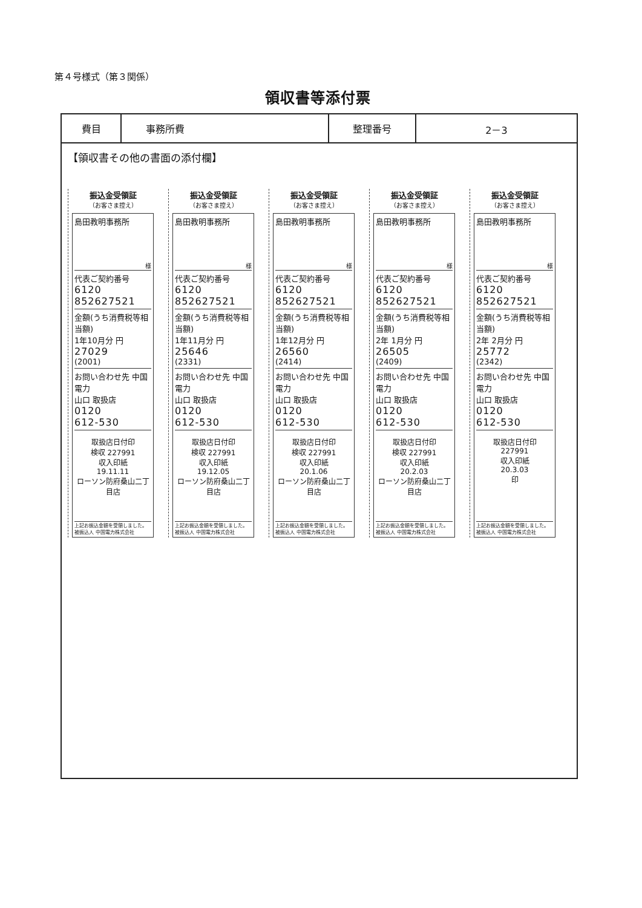第４号様式（第３関係）
領収書等添付票
| 費目 | 事務所費 | 整理番号 | 2－3 |
【領収書その他の書面の添付欄】
振込金受領証
（お客さま控え）
島田教明事務所
様
代表ご契約番号
6120
852627521
金額(うち消費税等相当額)
1年10月分 円
27029
(2001)
お問い合わせ先 中国電力
山口 取扱店
0120
612-530
取扱店日付印
検収 227991
収入印紙
19.11.11
ローソン防府桑山二丁目店
上記お振込金額を受領しました。
被振込人 中国電力株式会社
振込金受領証
（お客さま控え）
島田教明事務所
様
代表ご契約番号
6120
852627521
金額(うち消費税等相当額)
1年11月分 円
25646
(2331)
お問い合わせ先 中国電力
山口 取扱店
0120
612-530
取扱店日付印
検収 227991
収入印紙
19.12.05
ローソン防府桑山二丁目店
上記お振込金額を受領しました。
被振込人 中国電力株式会社
振込金受領証
（お客さま控え）
島田教明事務所
様
代表ご契約番号
6120
852627521
金額(うち消費税等相当額)
1年12月分 円
26560
(2414)
お問い合わせ先 中国電力
山口 取扱店
0120
612-530
取扱店日付印
検収 227991
収入印紙
20.1.06
ローソン防府桑山二丁目店
上記お振込金額を受領しました。
被振込人 中国電力株式会社
振込金受領証
（お客さま控え）
島田教明事務所
様
代表ご契約番号
6120
852627521
金額(うち消費税等相当額)
2年 1月分 円
26505
(2409)
お問い合わせ先 中国電力
山口 取扱店
0120
612-530
取扱店日付印
検収 227991
収入印紙
20.2.03
ローソン防府桑山二丁目店
上記お振込金額を受領しました。
被振込人 中国電力株式会社
振込金受領証
（お客さま控え）
島田教明事務所
様
代表ご契約番号
6120
852627521
金額(うち消費税等相当額)
2年 2月分 円
25772
(2342)
お問い合わせ先 中国電力
山口 取扱店
0120
612-530
取扱店日付印
227991
収入印紙
20.3.03
印
上記お振込金額を受領しました。
被振込人 中国電力株式会社